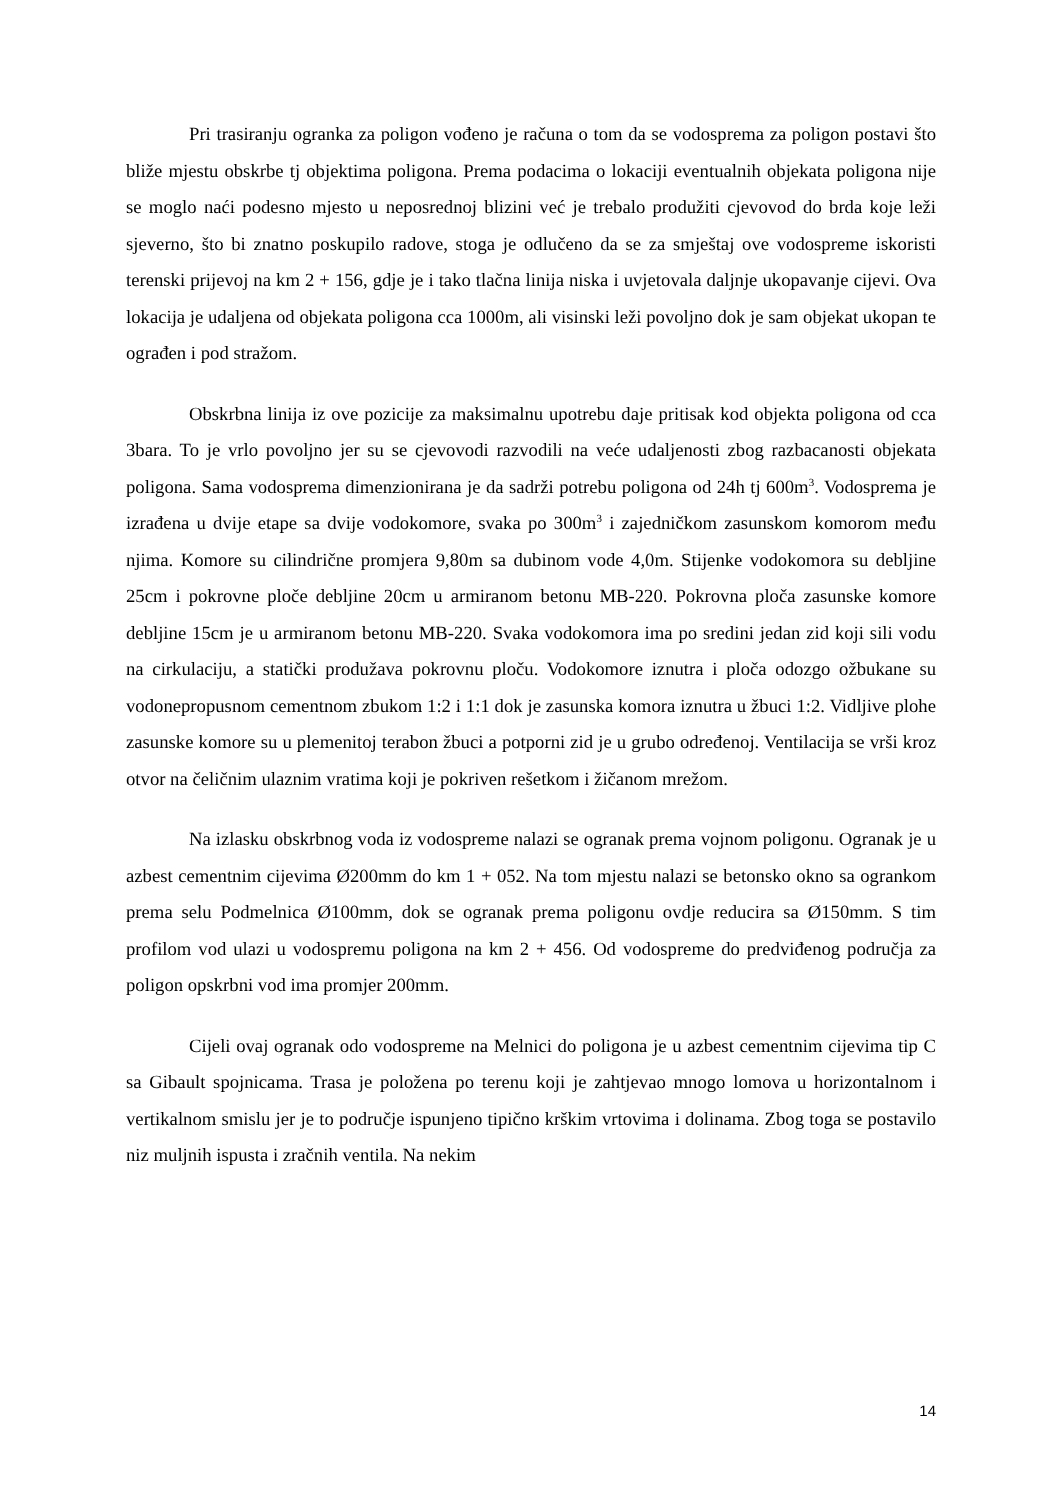Pri trasiranju ogranka za poligon vođeno je računa o tom da se vodosprema za poligon postavi što bliže mjestu obskrbe tj objektima poligona. Prema podacima o lokaciji eventualnih objekata poligona nije se moglo naći podesno mjesto u neposrednoj blizini već je trebalo produžiti cjevovod do brda koje leži sjeverno, što bi znatno poskupilo radove, stoga je odlučeno da se za smještaj ove vodospreme iskoristi terenski prijevoj na km 2 + 156, gdje je i tako tlačna linija niska i uvjetovala daljnje ukopavanje cijevi. Ova lokacija je udaljena od objekata poligona cca 1000m, ali visinski leži povoljno dok je sam objekat ukopan te ograđen i pod stražom.
Obskrbna linija iz ove pozicije za maksimalnu upotrebu daje pritisak kod objekta poligona od cca 3bara. To je vrlo povoljno jer su se cjevovodi razvodili na veće udaljenosti zbog razbacanosti objekata poligona. Sama vodosprema dimenzionirana je da sadrži potrebu poligona od 24h tj 600m<sup>3</sup>. Vodosprema je izrađena u dvije etape sa dvije vodokomore, svaka po 300m<sup>3</sup> i zajedničkom zasunskom komorom među njima. Komore su cilindrične promjera 9,80m sa dubinom vode 4,0m. Stijenke vodokomora su debljine 25cm i pokrovne ploče debljine 20cm u armiranom betonu MB-220. Pokrovna ploča zasunske komore debljine 15cm je u armiranom betonu MB-220. Svaka vodokomora ima po sredini jedan zid koji sili vodu na cirkulaciju, a statički produžava pokrovnu ploču. Vodokomore iznutra i ploča odozgo ožbukane su vodonepropusnom cementnom zbukom 1:2 i 1:1 dok je zasunska komora iznutra u žbuci 1:2. Vidljive plohe zasunske komore su u plemenitoj terabon žbuci a potporni zid je u grubo određenoj. Ventilacija se vrši kroz otvor na čeličnim ulaznim vratima koji je pokriven rešetkom i žičanom mrežom.
Na izlasku obskrbnog voda iz vodospreme nalazi se ogranak prema vojnom poligonu. Ogranak je u azbest cementnim cijevima Ø200mm do km 1 + 052. Na tom mjestu nalazi se betonsko okno sa ogrankom prema selu Podmelnica Ø100mm, dok se ogranak prema poligonu ovdje reducira sa Ø150mm. S tim profilom vod ulazi u vodospremu poligona na km 2 + 456. Od vodospreme do predviđenog područja za poligon opskrbni vod ima promjer 200mm.
Cijeli ovaj ogranak odo vodospreme na Melnici do poligona je u azbest cementnim cijevima tip C sa Gibault spojnicama. Trasa je položena po terenu koji je zahtjevao mnogo lomova u horizontalnom i vertikalnom smislu jer je to područje ispunjeno tipično krškim vrtovima i dolinama. Zbog toga se postavilo niz muljnih ispusta i zračnih ventila. Na nekim
14